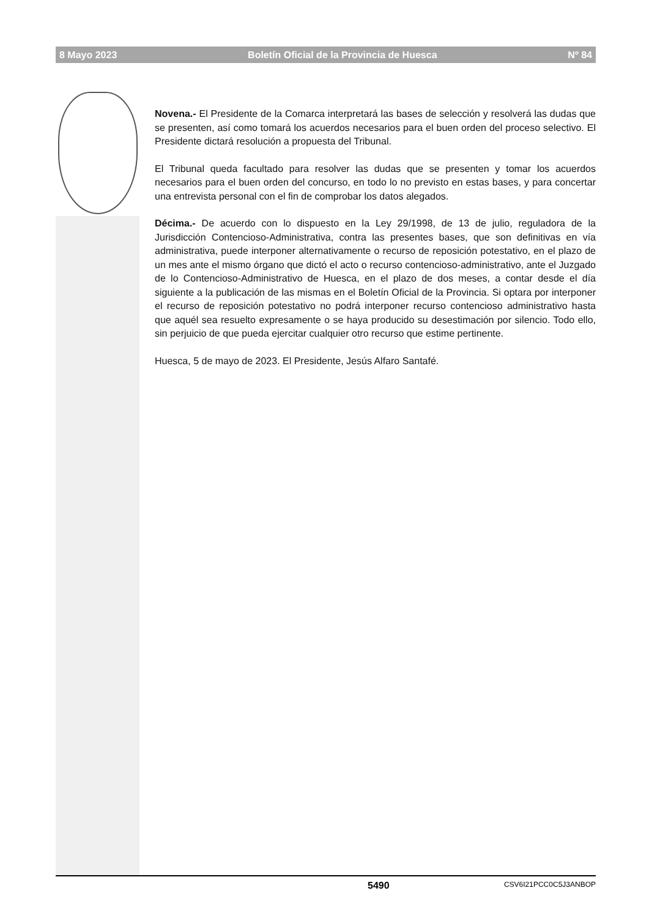8 Mayo 2023 Boletín Oficial de la Provincia de Huesca Nº 84
Novena.- El Presidente de la Comarca interpretará las bases de selección y resolverá las dudas que se presenten, así como tomará los acuerdos necesarios para el buen orden del proceso selectivo. El Presidente dictará resolución a propuesta del Tribunal.
El Tribunal queda facultado para resolver las dudas que se presenten y tomar los acuerdos necesarios para el buen orden del concurso, en todo lo no previsto en estas bases, y para concertar una entrevista personal con el fin de comprobar los datos alegados.
Décima.- De acuerdo con lo dispuesto en la Ley 29/1998, de 13 de julio, reguladora de la Jurisdicción Contencioso-Administrativa, contra las presentes bases, que son definitivas en vía administrativa, puede interponer alternativamente o recurso de reposición potestativo, en el plazo de un mes ante el mismo órgano que dictó el acto o recurso contencioso-administrativo, ante el Juzgado de lo Contencioso-Administrativo de Huesca, en el plazo de dos meses, a contar desde el día siguiente a la publicación de las mismas en el Boletín Oficial de la Provincia. Si optara por interponer el recurso de reposición potestativo no podrá interponer recurso contencioso administrativo hasta que aquél sea resuelto expresamente o se haya producido su desestimación por silencio. Todo ello, sin perjuicio de que pueda ejercitar cualquier otro recurso que estime pertinente.
Huesca, 5 de mayo de 2023. El Presidente, Jesús Alfaro Santafé.
5490 CSV6I21PCC0C5J3ANBOP